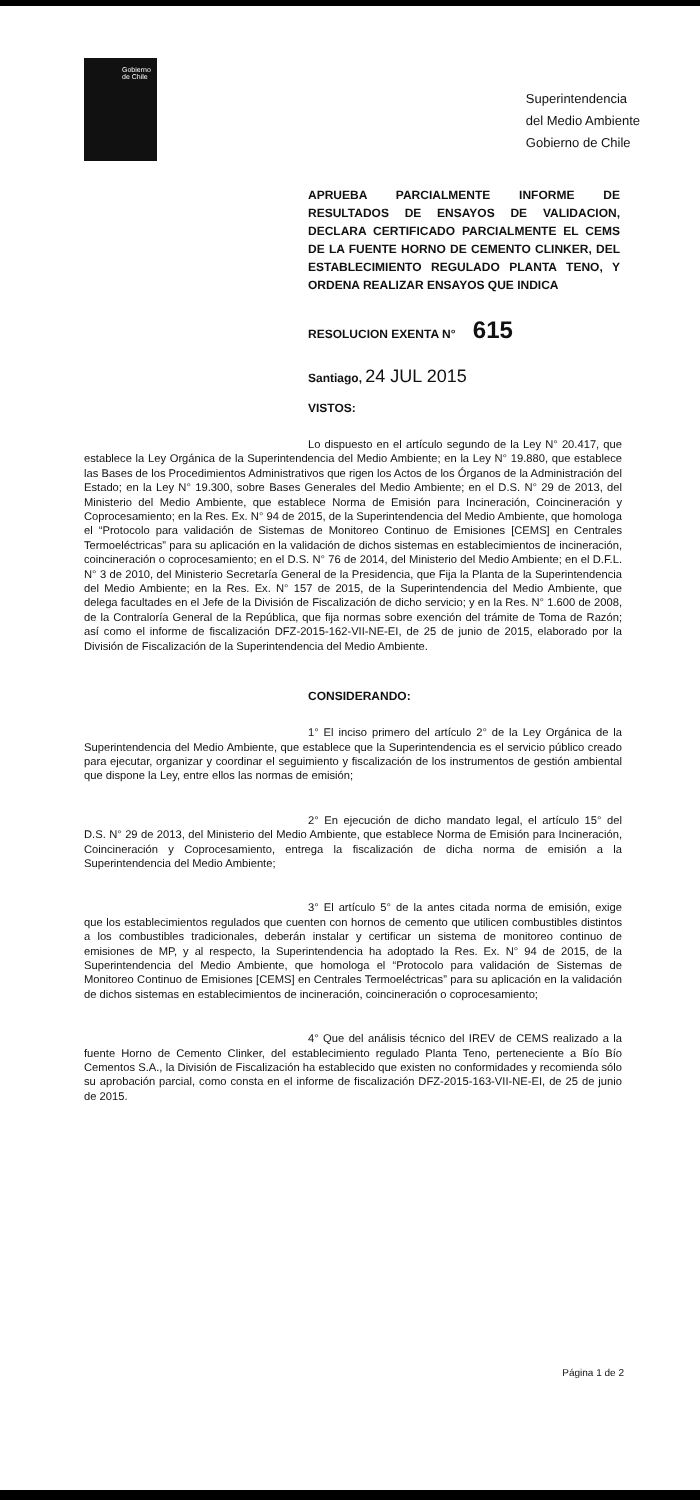Gobierno
de Chile
Superintendencia
del Medio Ambiente
Gobierno de Chile
APRUEBA PARCIALMENTE INFORME DE RESULTADOS DE ENSAYOS DE VALIDACION, DECLARA CERTIFICADO PARCIALMENTE EL CEMS DE LA FUENTE HORNO DE CEMENTO CLINKER, DEL ESTABLECIMIENTO REGULADO PLANTA TENO, Y ORDENA REALIZAR ENSAYOS QUE INDICA
RESOLUCION EXENTA N° 615
Santiago, 24 JUL 2015
VISTOS:
Lo dispuesto en el artículo segundo de la Ley N° 20.417, que establece la Ley Orgánica de la Superintendencia del Medio Ambiente; en la Ley N° 19.880, que establece las Bases de los Procedimientos Administrativos que rigen los Actos de los Órganos de la Administración del Estado; en la Ley N° 19.300, sobre Bases Generales del Medio Ambiente; en el D.S. N° 29 de 2013, del Ministerio del Medio Ambiente, que establece Norma de Emisión para Incineración, Coincineración y Coprocesamiento; en la Res. Ex. N° 94 de 2015, de la Superintendencia del Medio Ambiente, que homologa el “Protocolo para validación de Sistemas de Monitoreo Continuo de Emisiones [CEMS] en Centrales Termoeléctricas” para su aplicación en la validación de dichos sistemas en establecimientos de incineración, coincineración o coprocesamiento; en el D.S. N° 76 de 2014, del Ministerio del Medio Ambiente; en el D.F.L. N° 3 de 2010, del Ministerio Secretaría General de la Presidencia, que Fija la Planta de la Superintendencia del Medio Ambiente; en la Res. Ex. N° 157 de 2015, de la Superintendencia del Medio Ambiente, que delega facultades en el Jefe de la División de Fiscalización de dicho servicio; y en la Res. N° 1.600 de 2008, de la Contraloría General de la República, que fija normas sobre exención del trámite de Toma de Razón; así como el informe de fiscalización DFZ-2015-162-VII-NE-EI, de 25 de junio de 2015, elaborado por la División de Fiscalización de la Superintendencia del Medio Ambiente.
CONSIDERANDO:
1° El inciso primero del artículo 2° de la Ley Orgánica de la Superintendencia del Medio Ambiente, que establece que la Superintendencia es el servicio público creado para ejecutar, organizar y coordinar el seguimiento y fiscalización de los instrumentos de gestión ambiental que dispone la Ley, entre ellos las normas de emisión;
2° En ejecución de dicho mandato legal, el artículo 15° del D.S. N° 29 de 2013, del Ministerio del Medio Ambiente, que establece Norma de Emisión para Incineración, Coincineración y Coprocesamiento, entrega la fiscalización de dicha norma de emisión a la Superintendencia del Medio Ambiente;
3° El artículo 5° de la antes citada norma de emisión, exige que los establecimientos regulados que cuenten con hornos de cemento que utilicen combustibles distintos a los combustibles tradicionales, deberán instalar y certificar un sistema de monitoreo continuo de emisiones de MP, y al respecto, la Superintendencia ha adoptado la Res. Ex. N° 94 de 2015, de la Superintendencia del Medio Ambiente, que homologa el “Protocolo para validación de Sistemas de Monitoreo Continuo de Emisiones [CEMS] en Centrales Termoeléctricas” para su aplicación en la validación de dichos sistemas en establecimientos de incineración, coincineración o coprocesamiento;
4° Que del análisis técnico del IREV de CEMS realizado a la fuente Horno de Cemento Clinker, del establecimiento regulado Planta Teno, perteneciente a Bío Bío Cementos S.A., la División de Fiscalización ha establecido que existen no conformidades y recomienda sólo su aprobación parcial, como consta en el informe de fiscalización DFZ-2015-163-VII-NE-EI, de 25 de junio de 2015.
Página 1 de 2